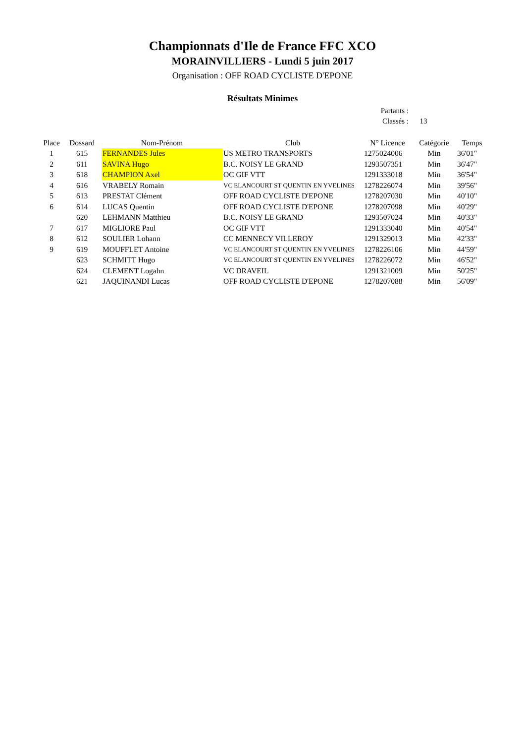Championnats d'Ile de France FFC XCO
MORAINVILLIERS - Lundi 5 juin 2017
Organisation : OFF ROAD CYCLISTE D'EPONE
Résultats Minimes
Partants :
Classés : 13
| Place | Dossard | Nom-Prénom | Club | N° Licence | Catégorie | Temps |
| --- | --- | --- | --- | --- | --- | --- |
| 1 | 615 | FERNANDES Jules | US METRO TRANSPORTS | 1275024006 | Min | 36'01" |
| 2 | 611 | SAVINA Hugo | B.C. NOISY LE GRAND | 1293507351 | Min | 36'47" |
| 3 | 618 | CHAMPION Axel | OC GIF VTT | 1291333018 | Min | 36'54" |
| 4 | 616 | VRABELY Romain | VC ELANCOURT ST QUENTIN EN YVELINES | 1278226074 | Min | 39'56" |
| 5 | 613 | PRESTAT Clément | OFF ROAD CYCLISTE D'EPONE | 1278207030 | Min | 40'10" |
| 6 | 614 | LUCAS Quentin | OFF ROAD CYCLISTE D'EPONE | 1278207098 | Min | 40'29" |
| | 620 | LEHMANN Matthieu | B.C. NOISY LE GRAND | 1293507024 | Min | 40'33" |
| 7 | 617 | MIGLIORE Paul | OC GIF VTT | 1291333040 | Min | 40'54" |
| 8 | 612 | SOULIER Lohann | CC MENNECY VILLEROY | 1291329013 | Min | 42'33" |
| 9 | 619 | MOUFFLET Antoine | VC ELANCOURT ST QUENTIN EN YVELINES | 1278226106 | Min | 44'59" |
| | 623 | SCHMITT Hugo | VC ELANCOURT ST QUENTIN EN YVELINES | 1278226072 | Min | 46'52" |
| | 624 | CLEMENT Logahn | VC DRAVEIL | 1291321009 | Min | 50'25" |
| | 621 | JAQUINANDI Lucas | OFF ROAD CYCLISTE D'EPONE | 1278207088 | Min | 56'09" |